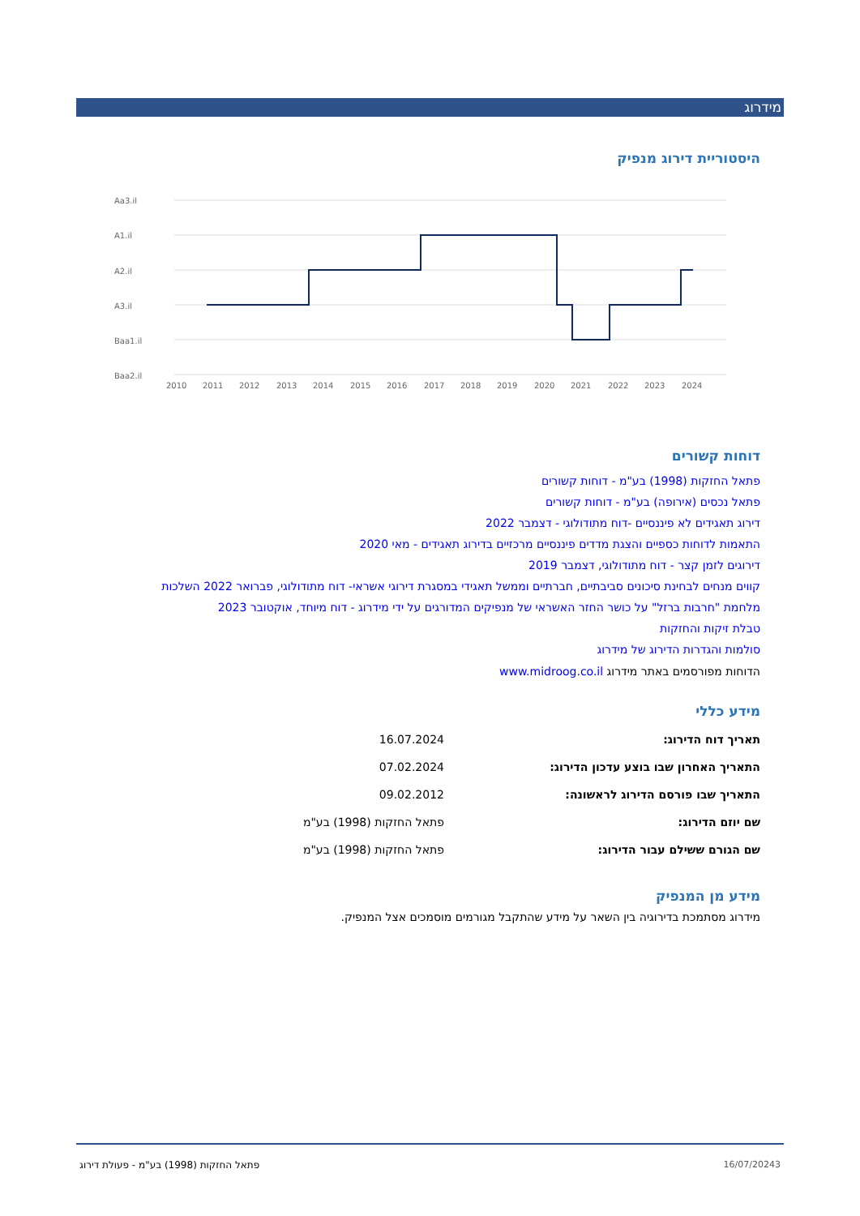מידרוג
היסטוריית דירוג מנפיק
Aa3.il
A1.il
A2.il
A3.il
Baa1.il
Baa2.il
2010
2011
2012
2013
2014
2015
2016
2017
2018
2019
2020
2021
2022
2023
2024
דוחות קשורים
פתאל החזקות (1998) בע"מ - דוחות קשורים
פתאל נכסים (אירופה) בע"מ - דוחות קשורים
דירוג תאגידים לא פיננסיים -דוח מתודולוגי - דצמבר 2022
התאמות לדוחות כספיים והצגת מדדים פיננסיים מרכזיים בדירוג תאגידים - מאי 2020
דירוגים לזמן קצר - דוח מתודולוגי, דצמבר 2019
קווים מנחים לבחינת סיכונים סביבתיים, חברתיים וממשל תאגידי במסגרת דירוגי אשראי- דוח מתודולוגי, פברואר 2022 השלכות
מלחמת "חרבות ברזל" על כושר החזר האשראי של מנפיקים המדורגים על ידי מידרוג - דוח מיוחד, אוקטובר 2023
טבלת זיקות והחזקות
סולמות והגדרות הדירוג של מידרוג
הדוחות מפורסמים באתר מידרוג www.midroog.co.il
מידע כללי
| תאריך דוח הדירוג: | 16.07.2024 |
| התאריך האחרון שבו בוצע עדכון הדירוג: | 07.02.2024 |
| התאריך שבו פורסם הדירוג לראשונה: | 09.02.2012 |
| שם יוזם הדירוג: | פתאל החזקות (1998) בע"מ |
| שם הגורם ששילם עבור הדירוג: | פתאל החזקות (1998) בע"מ |
מידע מן המנפיק
מידרוג מסתמכת בדירוגיה בין השאר על מידע שהתקבל מגורמים מוסמכים אצל המנפיק.
3 16/07/2024 פתאל החזקות (1998) בע"מ - פעולת דירוג